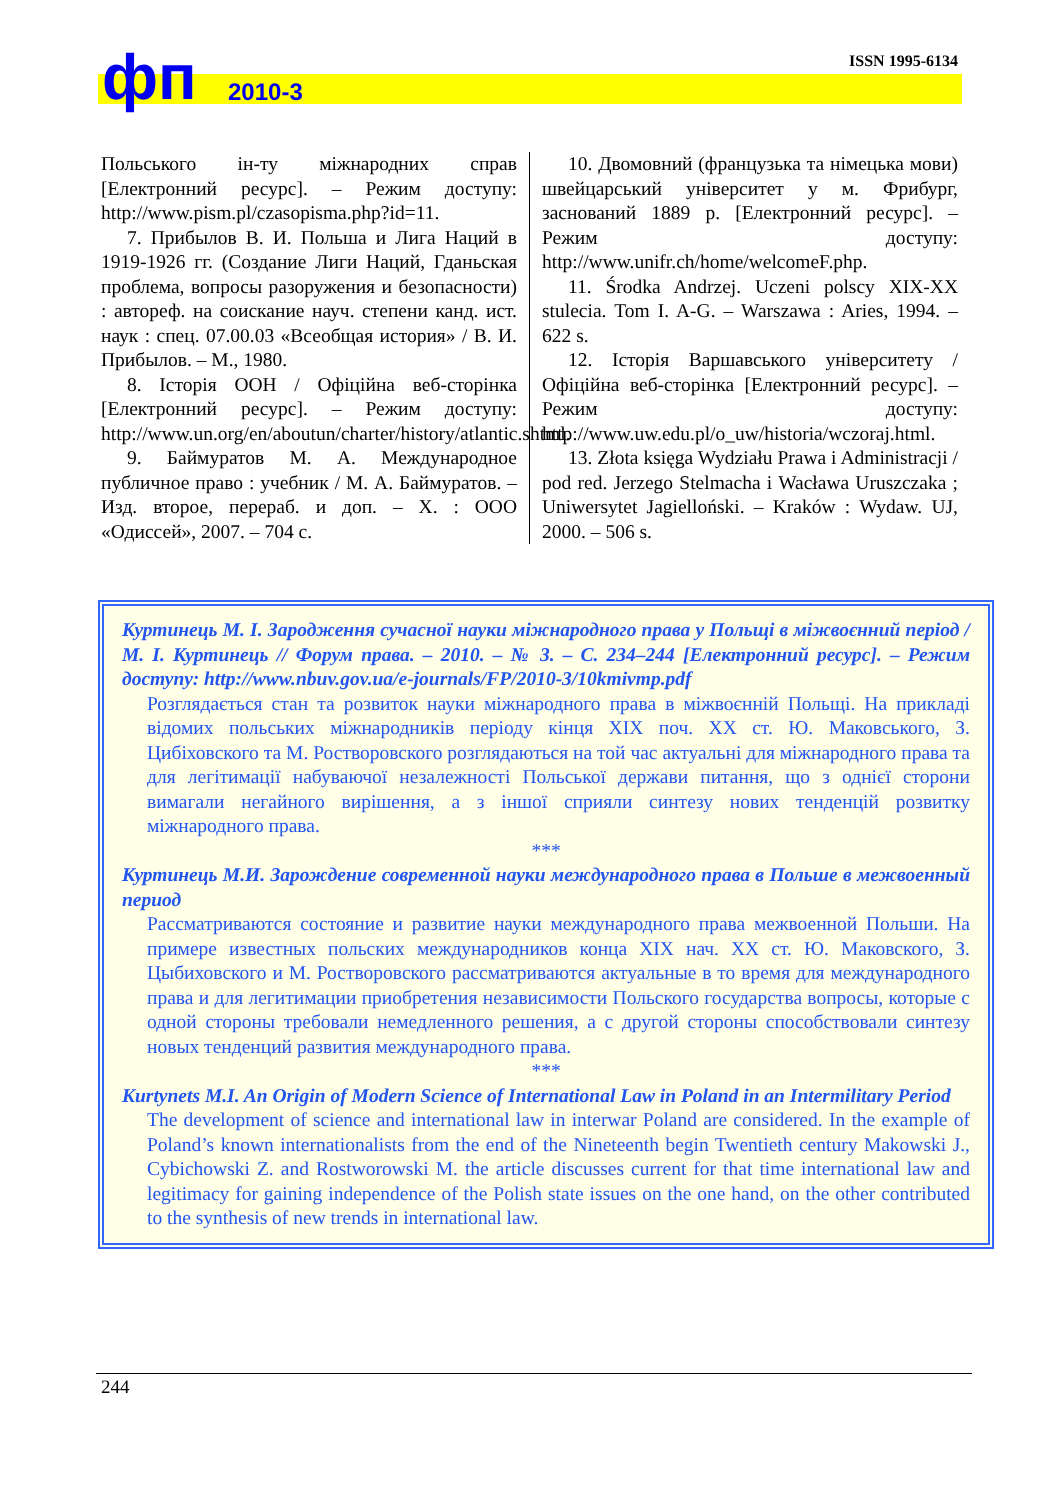фп 2010-3
ISSN 1995-6134
Польського ін-ту міжнародних справ [Електронний ресурс]. – Режим доступу: http://www.pism.pl/czasopisma.php?id=11.
7. Прибылов В. И. Польша и Лига Наций в 1919-1926 гг. (Создание Лиги Наций, Гданьская проблема, вопросы разоружения и безопасности) : автореф. на соискание науч. степени канд. ист. наук : спец. 07.00.03 «Всеобщая история» / В. И. Прибылов. – М., 1980.
8. Історія ООН / Офіційна веб-сторінка [Електронний ресурс]. – Режим доступу: http://www.un.org/en/aboutun/charter/history/atlantic.shtml.
9. Баймуратов М. А. Международное публичное право : учебник / М. А. Баймуратов. – Изд. второе, перераб. и доп. – Х. : ООО «Одиссей», 2007. – 704 с.
10. Двомовний (французька та німецька мови) швейцарський університет у м. Фрибург, заснований 1889 р. [Електронний ресурс]. – Режим доступу: http://www.unifr.ch/home/welcomeF.php.
11. Środka Andrzej. Uczeni polscy XIX-XX stulecia. Tom I. A-G. – Warszawa : Aries, 1994. – 622 s.
12. Історія Варшавського університету / Офіційна веб-сторінка [Електронний ресурс]. – Режим доступу: http://www.uw.edu.pl/o_uw/historia/wczoraj.html.
13. Złota księga Wydziału Prawa i Administracji / pod red. Jerzego Stelmacha i Wacława Uruszczaka ; Uniwersytet Jagielloński. – Kraków : Wydaw. UJ, 2000. – 506 s.
Куртинець М. І. Зародження сучасної науки міжнародного права у Польщі в міжвоєнний період / М. І. Куртинець // Форум права. – 2010. – № 3. – С. 234–244 [Електронний ресурс]. – Режим доступу: http://www.nbuv.gov.ua/e-journals/FP/2010-3/10kmivmp.pdf
Розглядається стан та розвиток науки міжнародного права в міжвоєнній Польщі. На прикладі відомих польських міжнародників періоду кінця XIX поч. XX ст. Ю. Маковського, З. Цибіховского та М. Ростворовского розглядаються на той час актуальні для міжнародного права та для легітимації набуваючої незалежності Польської держави питання, що з однієї сторони вимагали негайного вирішення, а з іншої сприяли синтезу нових тенденцій розвитку міжнародного права.
***
Куртинець М.И. Зарождение современной науки международного права в Польше в межвоенный период
Рассматриваются состояние и развитие науки международного права межвоенной Польши. На примере известных польских международников конца XIX нач. XX ст. Ю. Маковского, З. Цыбиховского и М. Ростворовского рассматриваются актуальные в то время для международного права и для легитимации приобретения независимости Польского государства вопросы, которые с одной стороны требовали немедленного решения, а с другой стороны способствовали синтезу новых тенденций развития международного права.
***
Kurtynets M.I. An Origin of Modern Science of International Law in Poland in an Intermilitary Period
The development of science and international law in interwar Poland are considered. In the example of Poland’s known internationalists from the end of the Nineteenth begin Twentieth century Makowski J., Cybichowski Z. and Rostworowski M. the article discusses current for that time international law and legitimacy for gaining independence of the Polish state issues on the one hand, on the other contributed to the synthesis of new trends in international law.
244